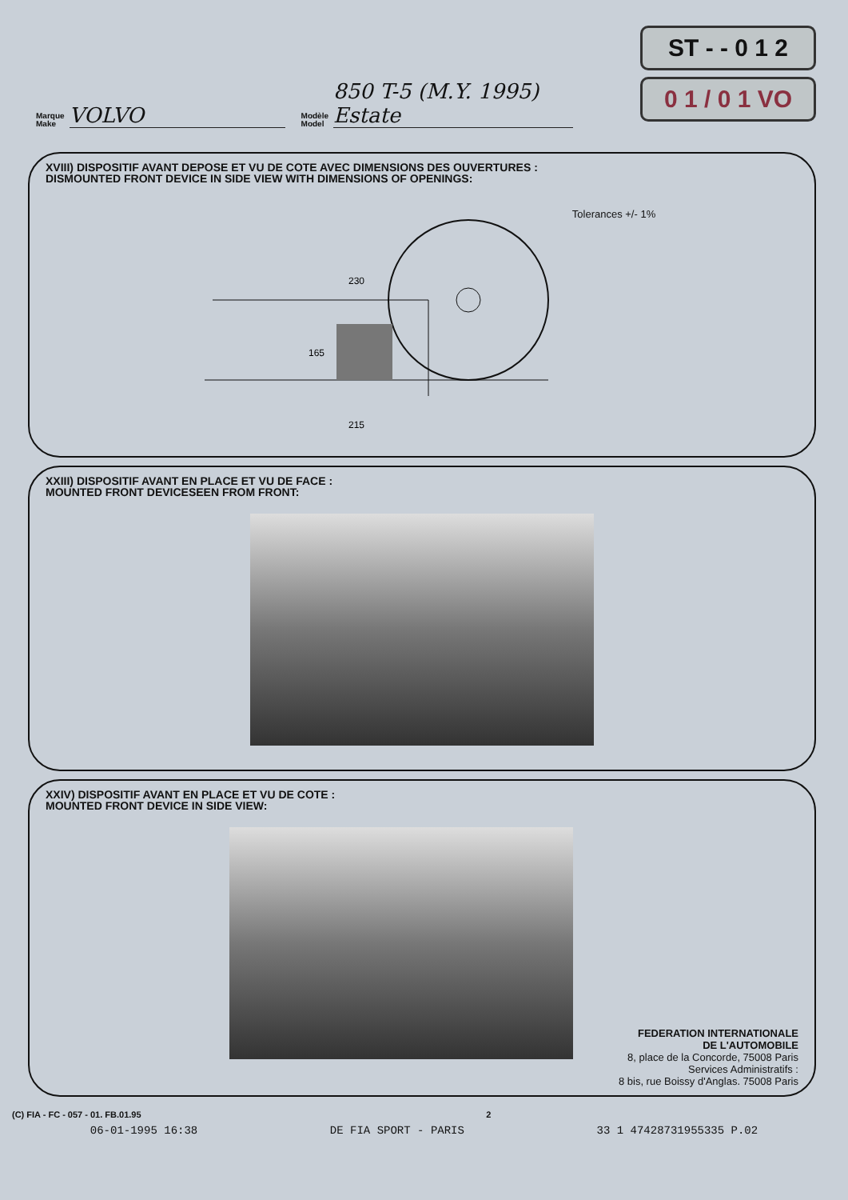Marque
Make VOLVO Modèle
Model 850 T-5 (M.Y. 1995)
Estate
ST - - 0 1 2
0 1 / 0 1 VO
XVIII) DISPOSITIF AVANT DEPOSE ET VU DE COTE AVEC DIMENSIONS DES OUVERTURES :
DISMOUNTED FRONT DEVICE IN SIDE VIEW WITH DIMENSIONS OF OPENINGS:
230
165
215
Tolerances +/- 1%
XXIII) DISPOSITIF AVANT EN PLACE ET VU DE FACE :
MOUNTED FRONT DEVICESEEN FROM FRONT:
XXIV) DISPOSITIF AVANT EN PLACE ET VU DE COTE :
MOUNTED FRONT DEVICE IN SIDE VIEW:
FEDERATION INTERNATIONALE
DE L'AUTOMOBILE
8, place de la Concorde, 75008 Paris
Services Administratifs :
8 bis, rue Boissy d'Anglas. 75008 Paris
(C) FIA - FC - 057 - 01. FB.01.95 2
06-01-1995 16:38 DE FIA SPORT - PARIS 33 1 47428731955335 P.02